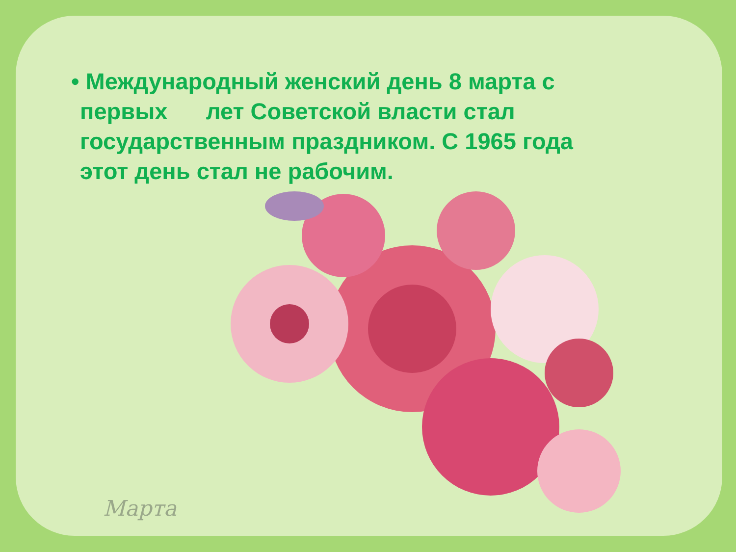• Международный женский день 8 марта с первых лет Советской власти стал государственным праздником. С 1965 года этот день стал не рабочим.
Марта